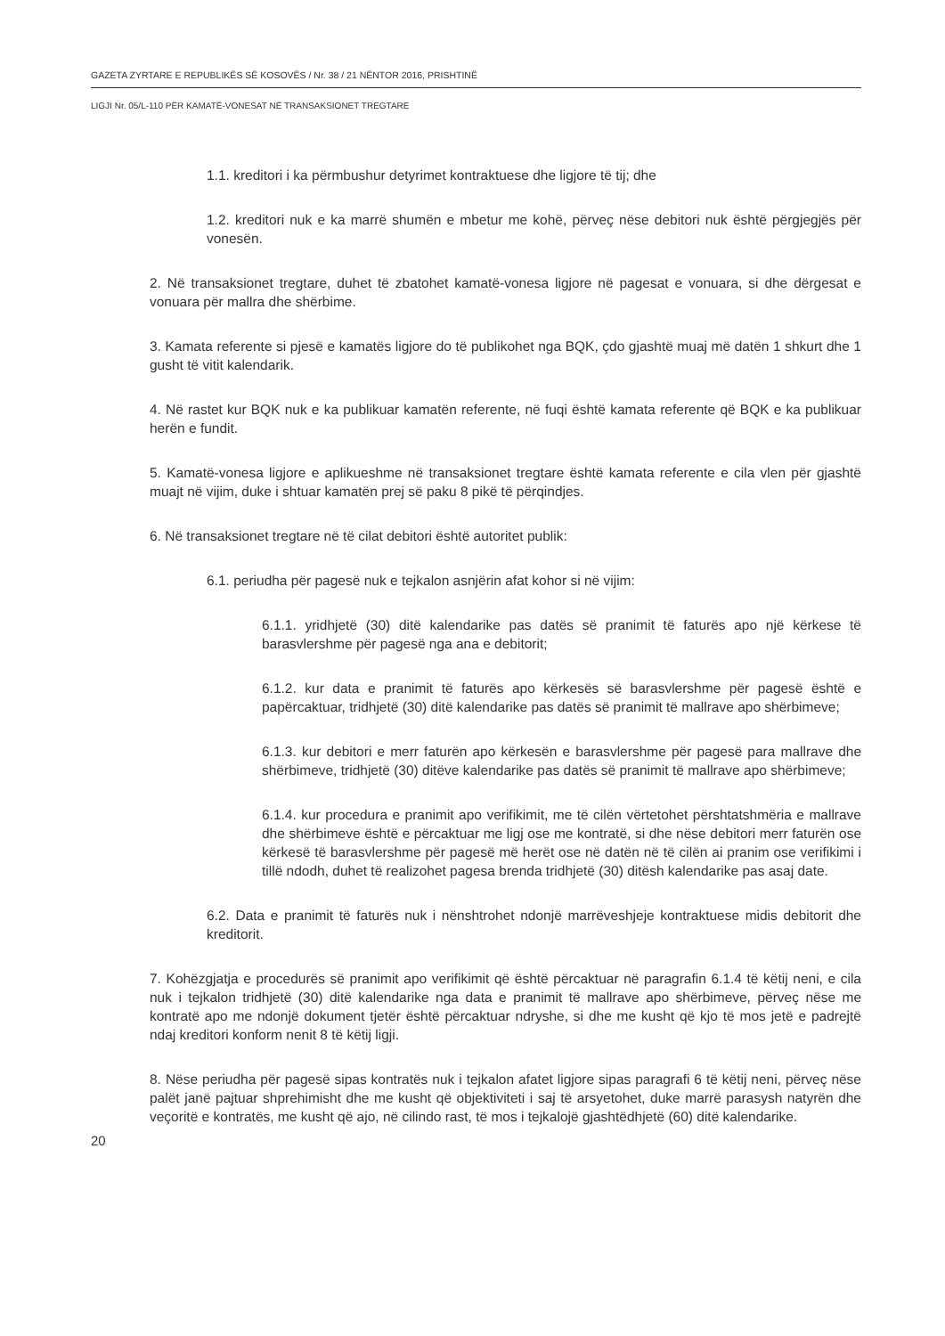GAZETA ZYRTARE E REPUBLIKËS SË KOSOVËS / Nr. 38 / 21 NËNTOR 2016, PRISHTINË
LIGJI Nr. 05/L-110 PËR KAMATË-VONESAT NË TRANSAKSIONET TREGTARE
1.1. kreditori i ka përmbushur detyrimet kontraktuese dhe ligjore të tij; dhe
1.2. kreditori nuk e ka marrë shumën e mbetur me kohë, përveç nëse debitori nuk është përgjegjës për vonesën.
2. Në transaksionet tregtare, duhet të zbatohet kamatë-vonesa ligjore në pagesat e vonuara, si dhe dërgesat e vonuara për mallra dhe shërbime.
3. Kamata referente si pjesë e kamatës ligjore do të publikohet nga BQK, çdo gjashtë muaj më datën 1 shkurt dhe 1 gusht të vitit kalendarik.
4. Në rastet kur BQK nuk e ka publikuar kamatën referente, në fuqi është kamata referente që BQK e ka publikuar herën e fundit.
5. Kamatë-vonesa ligjore e aplikueshme në transaksionet tregtare është kamata referente e cila vlen për gjashtë muajt në vijim, duke i shtuar kamatën prej së paku 8 pikë të përqindjes.
6. Në transaksionet tregtare në të cilat debitori është autoritet publik:
6.1. periudha për pagesë nuk e tejkalon asnjërin afat kohor si në vijim:
6.1.1. yridhjetë (30) ditë kalendarike pas datës së pranimit të faturës apo një kërkese të barasvlershme për pagesë nga ana e debitorit;
6.1.2. kur data e pranimit të faturës apo kërkesës së barasvlershme për pagesë është e papërcaktuar, tridhjetë (30) ditë kalendarike pas datës së pranimit të mallrave apo shërbimeve;
6.1.3. kur debitori e merr faturën apo kërkesën e barasvlershme për pagesë para mallrave dhe shërbimeve, tridhjetë (30) ditëve kalendarike pas datës së pranimit të mallrave apo shërbimeve;
6.1.4. kur procedura e pranimit apo verifikimit, me të cilën vërtetohet përshtatshmëria e mallrave dhe shërbimeve është e përcaktuar me ligj ose me kontratë, si dhe nëse debitori merr faturën ose kërkesë të barasvlershme për pagesë më herët ose në datën në të cilën ai pranim ose verifikimi i tillë ndodh, duhet të realizohet pagesa brenda tridhjetë (30) ditësh kalendarike pas asaj date.
6.2. Data e pranimit të faturës nuk i nënshtrohet ndonjë marrëveshjeje kontraktuese midis debitorit dhe kreditorit.
7. Kohëzgjatja e procedurës së pranimit apo verifikimit që është përcaktuar në paragrafin 6.1.4 të këtij neni, e cila nuk i tejkalon tridhjetë (30) ditë kalendarike nga data e pranimit të mallrave apo shërbimeve, përveç nëse me kontratë apo me ndonjë dokument tjetër është përcaktuar ndryshe, si dhe me kusht që kjo të mos jetë e padrejtë ndaj kreditori konform nenit 8 të këtij ligji.
8. Nëse periudha për pagesë sipas kontratës nuk i tejkalon afatet ligjore sipas paragrafi 6 të këtij neni, përveç nëse palët janë pajtuar shprehimisht dhe me kusht që objektiviteti i saj të arsyetohet, duke marrë parasysh natyrën dhe veçoritë e kontratës, me kusht që ajo, në cilindo rast, të mos i tejkalojë gjashtëdhjetë (60) ditë kalendarike.
20